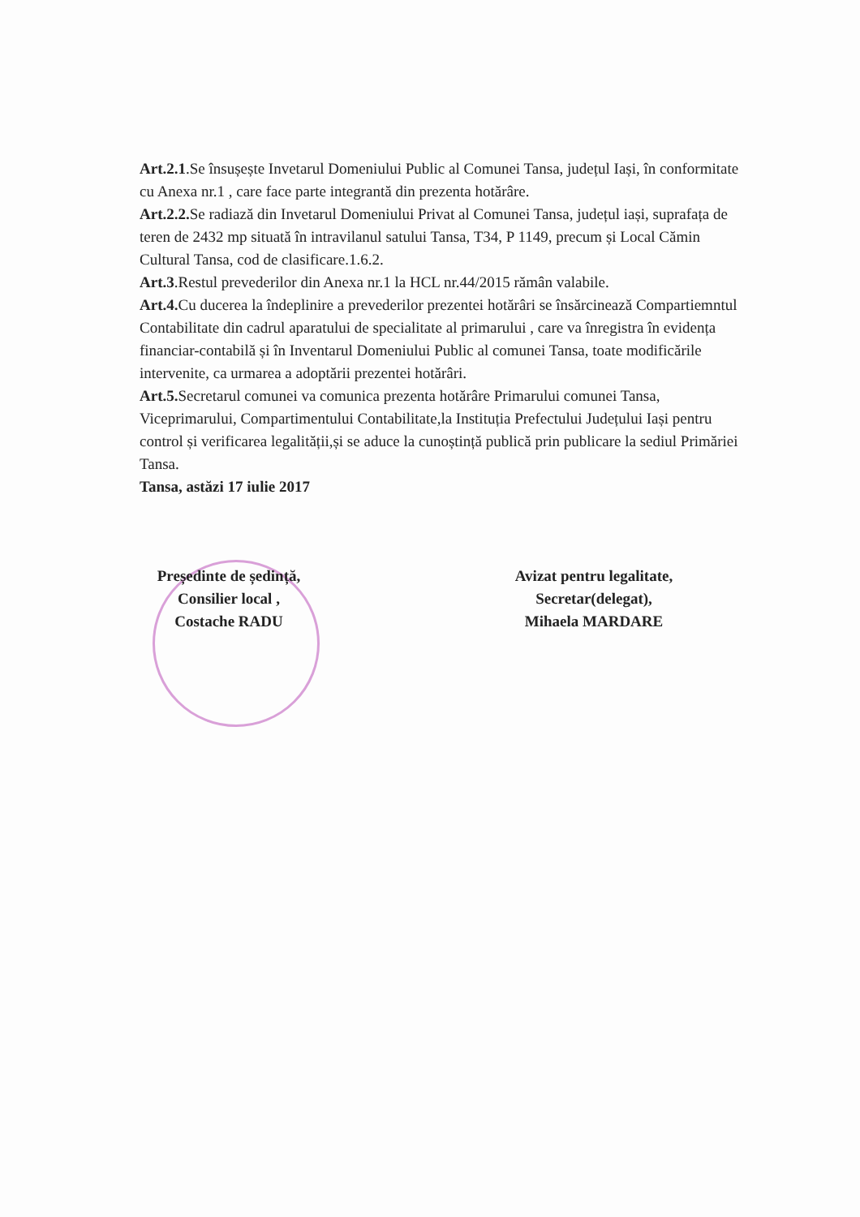Art.2.1.Se însușește Invetarul Domeniului Public al Comunei Tansa, județul Iași, în conformitate cu Anexa nr.1 , care face parte integrantă din prezenta hotărâre.
Art.2.2. Se radiază din Invetarul Domeniului Privat al Comunei Tansa, județul iași, suprafața de teren de 2432 mp situată în intravilanul satului Tansa, T34, P 1149, precum și Local Cămin Cultural Tansa, cod de clasificare.1.6.2.
Art.3.Restul prevederilor din Anexa nr.1 la HCL nr.44/2015 rămân valabile.
Art.4. Cu ducerea la îndeplinire a prevederilor prezentei hotărâri se însărcinează Compartiemntul Contabilitate din cadrul aparatului de specialitate al primarului , care va înregistra în evidența financiar-contabilă și în Inventarul Domeniului Public al comunei Tansa, toate modificările intervenite, ca urmarea a adoptării prezentei hotărâri.
Art.5. Secretarul comunei va comunica prezenta hotărâre Primarului comunei Tansa, Viceprimarului, Compartimentului Contabilitate,la Instituția Prefectului Județului Iași pentru control și verificarea legalității,și se aduce la cunoștință publică prin publicare la sediul Primăriei Tansa.
Tansa, astăzi 17 iulie 2017
Președinte de ședință,
Consilier local ,
Costache RADU
Avizat pentru legalitate,
Secretar(delegat),
Mihaela MARDARE